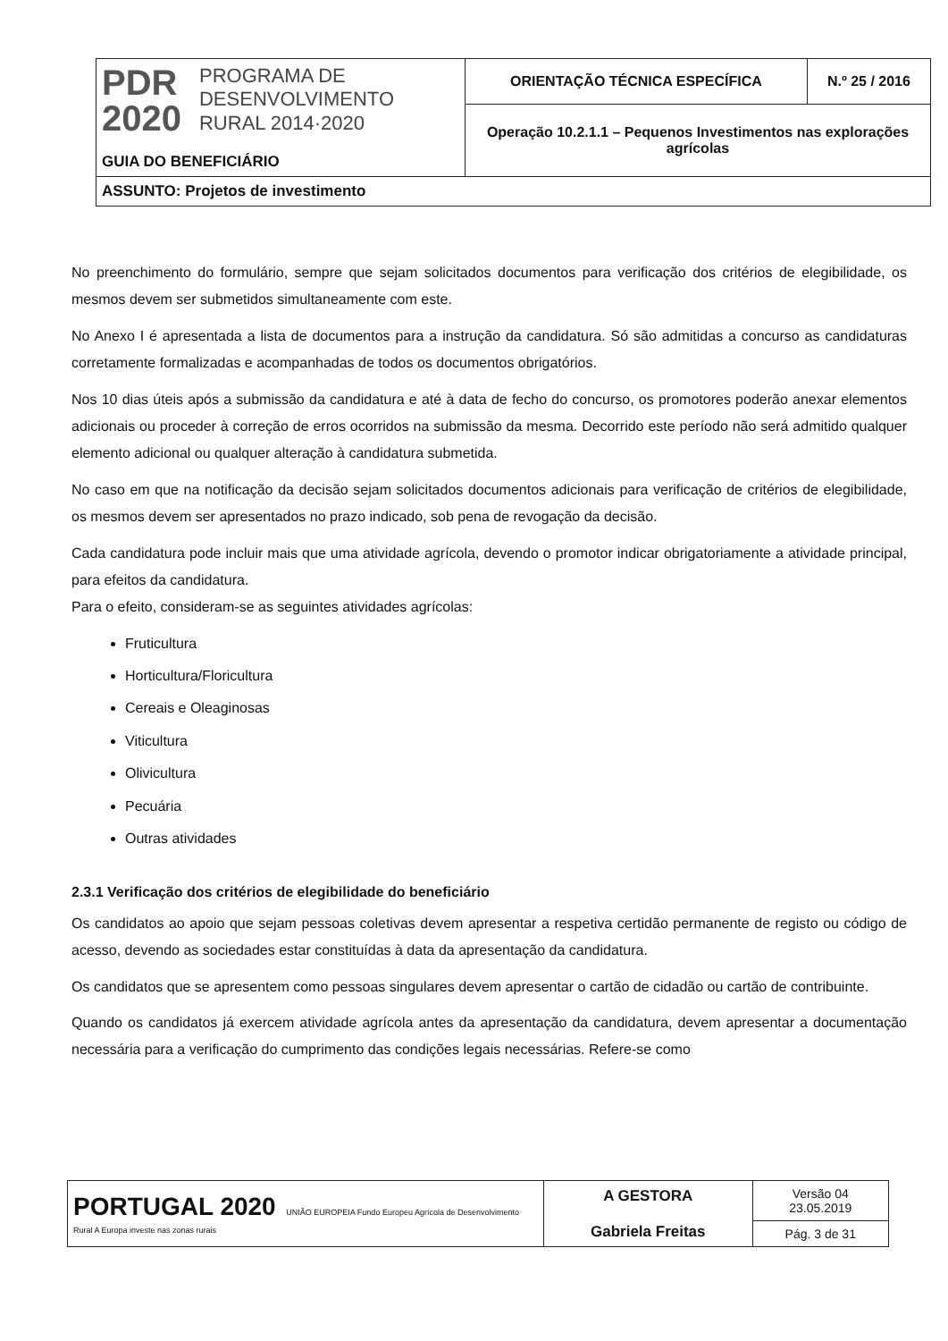| PDR 2020 PROGRAMA DE DESENVOLVIMENTO RURAL 2014·2020 GUIA DO BENEFICIÁRIO | ORIENTAÇÃO TÉCNICA ESPECÍFICA | N.º 25 / 2016 |
| | Operação 10.2.1.1 – Pequenos Investimentos nas explorações agrícolas | |
| ASSUNTO: Projetos de investimento | | |
No preenchimento do formulário, sempre que sejam solicitados documentos para verificação dos critérios de elegibilidade, os mesmos devem ser submetidos simultaneamente com este.
No Anexo I é apresentada a lista de documentos para a instrução da candidatura. Só são admitidas a concurso as candidaturas corretamente formalizadas e acompanhadas de todos os documentos obrigatórios.
Nos 10 dias úteis após a submissão da candidatura e até à data de fecho do concurso, os promotores poderão anexar elementos adicionais ou proceder à correção de erros ocorridos na submissão da mesma. Decorrido este período não será admitido qualquer elemento adicional ou qualquer alteração à candidatura submetida.
No caso em que na notificação da decisão sejam solicitados documentos adicionais para verificação de critérios de elegibilidade, os mesmos devem ser apresentados no prazo indicado, sob pena de revogação da decisão.
Cada candidatura pode incluir mais que uma atividade agrícola, devendo o promotor indicar obrigatoriamente a atividade principal, para efeitos da candidatura.
Para o efeito, consideram-se as seguintes atividades agrícolas:
Fruticultura
Horticultura/Floricultura
Cereais e Oleaginosas
Viticultura
Olivicultura
Pecuária
Outras atividades
2.3.1 Verificação dos critérios de elegibilidade do beneficiário
Os candidatos ao apoio que sejam pessoas coletivas devem apresentar a respetiva certidão permanente de registo ou código de acesso, devendo as sociedades estar constituídas à data da apresentação da candidatura.
Os candidatos que se apresentem como pessoas singulares devem apresentar o cartão de cidadão ou cartão de contribuinte.
Quando os candidatos já exercem atividade agrícola antes da apresentação da candidatura, devem apresentar a documentação necessária para a verificação do cumprimento das condições legais necessárias. Refere-se como
| PORTUGAL 2020 UNIÃO EUROPEIA Fundo Europeu Agrícola de Desenvolvimento Rural A Europa investe nas zonas rurais | A GESTORA Gabriela Freitas | Versão 04 23.05.2019 |
| | | Pág. 3 de 31 |